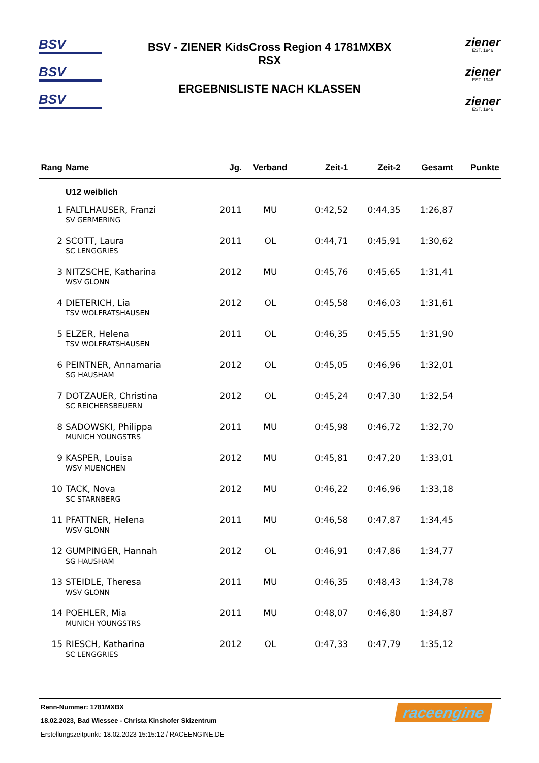BSV
BSV
BSV
BSV - ZIENER KidsCross Region 4 1781MXBX
RSX
ERGEBNISLISTE NACH KLASSEN
ziener
EST. 1946
ziener
EST. 1946
ziener
EST. 1946
| Rang | Name | Jg. | Verband | Zeit-1 | Zeit-2 | Gesamt | Punkte |
| --- | --- | --- | --- | --- | --- | --- | --- |
| | U12 weiblich | | | | | | |
| 1 | FALTLHAUSER, Franzi | 2011 | MU | 0:42,52 | 0:44,35 | 1:26,87 | |
| | SV GERMERING | | | | | | |
| 2 | SCOTT, Laura | 2011 | OL | 0:44,71 | 0:45,91 | 1:30,62 | |
| | SC LENGGRIES | | | | | | |
| 3 | NITZSCHE, Katharina | 2012 | MU | 0:45,76 | 0:45,65 | 1:31,41 | |
| | WSV GLONN | | | | | | |
| 4 | DIETERICH, Lia | 2012 | OL | 0:45,58 | 0:46,03 | 1:31,61 | |
| | TSV WOLFRATSHAUSEN | | | | | | |
| 5 | ELZER, Helena | 2011 | OL | 0:46,35 | 0:45,55 | 1:31,90 | |
| | TSV WOLFRATSHAUSEN | | | | | | |
| 6 | PEINTNER, Annamaria | 2012 | OL | 0:45,05 | 0:46,96 | 1:32,01 | |
| | SG HAUSHAM | | | | | | |
| 7 | DOTZAUER, Christina | 2012 | OL | 0:45,24 | 0:47,30 | 1:32,54 | |
| | SC REICHERSBEUERN | | | | | | |
| 8 | SADOWSKI, Philippa | 2011 | MU | 0:45,98 | 0:46,72 | 1:32,70 | |
| | MUNICH YOUNGSTRS | | | | | | |
| 9 | KASPER, Louisa | 2012 | MU | 0:45,81 | 0:47,20 | 1:33,01 | |
| | WSV MUENCHEN | | | | | | |
| 10 | TACK, Nova | 2012 | MU | 0:46,22 | 0:46,96 | 1:33,18 | |
| | SC STARNBERG | | | | | | |
| 11 | PFATTNER, Helena | 2011 | MU | 0:46,58 | 0:47,87 | 1:34,45 | |
| | WSV GLONN | | | | | | |
| 12 | GUMPINGER, Hannah | 2012 | OL | 0:46,91 | 0:47,86 | 1:34,77 | |
| | SG HAUSHAM | | | | | | |
| 13 | STEIDLE, Theresa | 2011 | MU | 0:46,35 | 0:48,43 | 1:34,78 | |
| | WSV GLONN | | | | | | |
| 14 | POEHLER, Mia | 2011 | MU | 0:48,07 | 0:46,80 | 1:34,87 | |
| | MUNICH YOUNGSTRS | | | | | | |
| 15 | RIESCH, Katharina | 2012 | OL | 0:47,33 | 0:47,79 | 1:35,12 | |
| | SC LENGGRIES | | | | | | |
Renn-Nummer: 1781MXBX
18.02.2023, Bad Wiessee - Christa Kinshofer Skizentrum
Erstellungszeitpunkt: 18.02.2023 15:15:12 / RACEENGINE.DE
raceengine